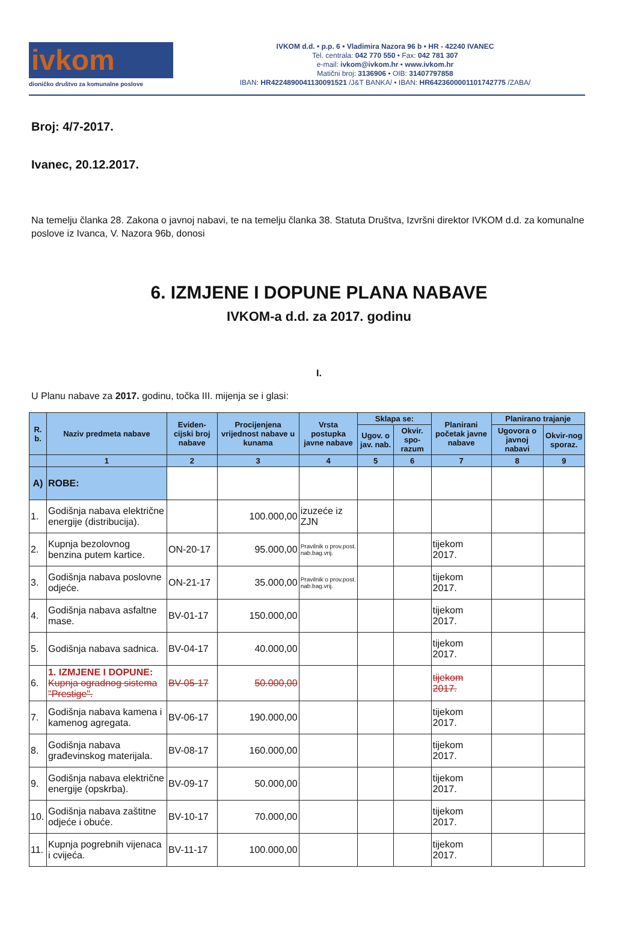ivkom
dioničko društvo za komunalne poslove
IVKOM d.d. • p.p. 6 • Vladimira Nazora 96 b • HR - 42240 IVANEC
Tel. centrala: 042 770 550 • Fax: 042 781 307
e-mail: ivkom@ivkom.hr • www.ivkom.hr
Matični broj: 3136906 • OIB: 31407797858
IBAN: HR4224890041130091521 /J&T BANKA/ • IBAN: HR6423600001101742775 /ZABA/
Broj: 4/7-2017.
Ivanec, 20.12.2017.
Na temelju članka 28. Zakona o javnoj nabavi, te na temelju članka 38. Statuta Društva, Izvršni direktor IVKOM d.d. za komunalne poslove iz Ivanca, V. Nazora 96b, donosi
6. IZMJENE I DOPUNE PLANA NABAVE
IVKOM-a d.d. za 2017. godinu
I.
U Planu nabave za 2017. godinu, točka III. mijenja se i glasi:
| R. b. | Naziv predmeta nabave | Eviden-cijski broj nabave | Procijenjena vrijednost nabave u kunama | Vrsta postupka javne nabave | Sklapa se: | | Planirani početak javne nabave | Planirano trajanje | |
| --- | --- | --- | --- | --- | --- | --- | --- | --- | --- |
| | | | | | Ugov. o jav. nab. | Okvir. spo-razum | | Ugovora o javnoj nabavi | Okvir-nog sporaz. |
| | 1 | 2 | 3 | 4 | 5 | 6 | 7 | 8 | 9 |
| A) | ROBE: | | | | | | | | |
| 1. | Godišnja nabava električne energije (distribucija). | | 100.000,00 | izuzeće iz ZJN | | | | | |
| 2. | Kupnja bezolovnog benzina putem kartice. | ON-20-17 | 95.000,00 | Pravilnik o prov.post. nab.bag.vrij. | | | tijekom 2017. | | |
| 3. | Godišnja nabava poslovne odjeće. | ON-21-17 | 35.000,00 | Pravilnik o prov.post. nab.bag.vrij. | | | tijekom 2017. | | |
| 4. | Godišnja nabava asfaltne mase. | BV-01-17 | 150.000,00 | | | | tijekom 2017. | | |
| 5. | Godišnja nabava sadnica. | BV-04-17 | 40.000,00 | | | | tijekom 2017. | | |
| 6. | 1. IZMJENE I DOPUNE: Kupnja ogradnog sistema "Prestige". | BV-05-17 | 50.000,00 | | | | tijekom 2017. | | |
| 7. | Godišnja nabava kamena i kamenog agregata. | BV-06-17 | 190.000,00 | | | | tijekom 2017. | | |
| 8. | Godišnja nabava građevinskog materijala. | BV-08-17 | 160.000,00 | | | | tijekom 2017. | | |
| 9. | Godišnja nabava električne energije (opskrba). | BV-09-17 | 50.000,00 | | | | tijekom 2017. | | |
| 10. | Godišnja nabava zaštitne odjeće i obuće. | BV-10-17 | 70.000,00 | | | | tijekom 2017. | | |
| 11. | Kupnja pogrebnih vijenaca i cvijeća. | BV-11-17 | 100.000,00 | | | | tijekom 2017. | | |